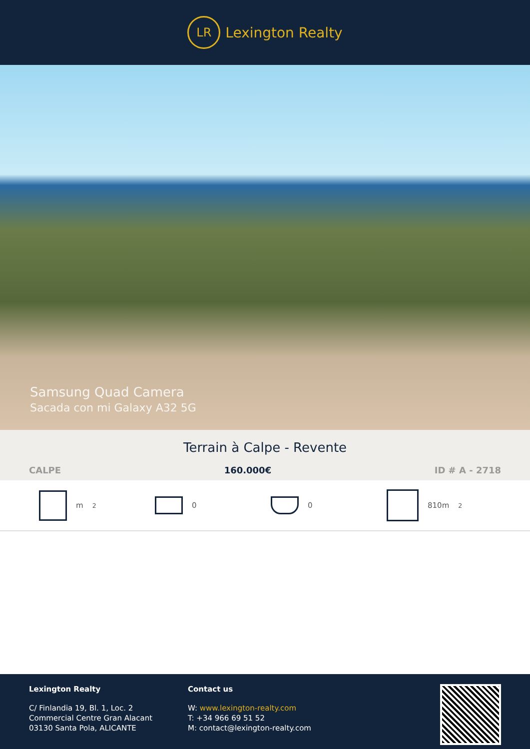LR
Lexington Realty
Samsung Quad Camera
Sacada con mi Galaxy A32 5G
Terrain à Calpe - Revente
CALPE 160.000€ ID # A - 2718
m<sup>2</sup> 0 0 810m<sup>2</sup>
Lexington Realty
C/ Finlandia 19, Bl. 1, Loc. 2
Commercial Centre Gran Alacant
03130 Santa Pola, ALICANTE
Contact us
W: www.lexington-realty.com
T: +34 966 69 51 52
M: contact@lexington-realty.com